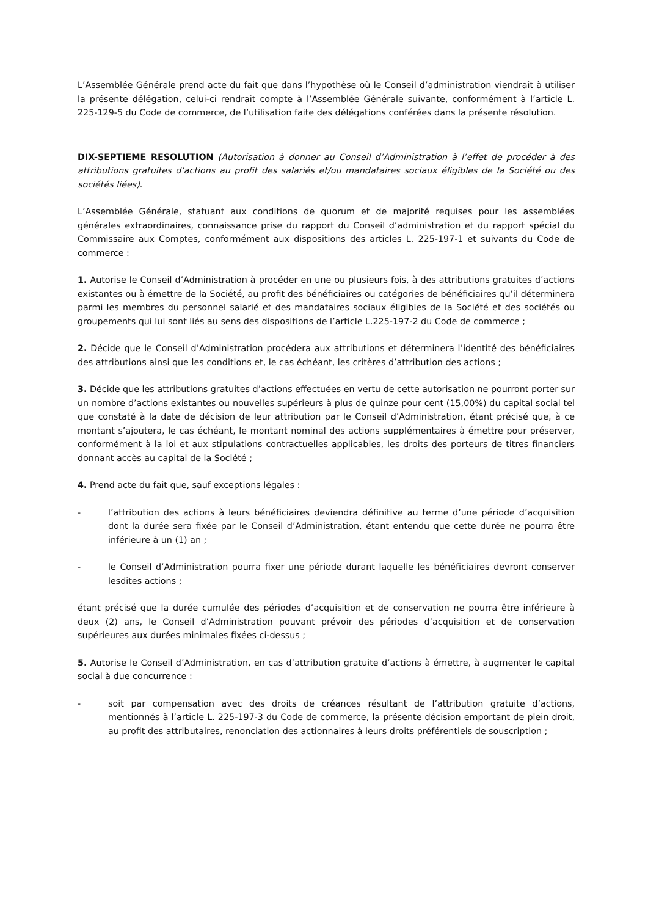L’Assemblée Générale prend acte du fait que dans l’hypothèse où le Conseil d’administration viendrait à utiliser la présente délégation, celui-ci rendrait compte à l’Assemblée Générale suivante, conformément à l’article L. 225-129-5 du Code de commerce, de l’utilisation faite des délégations conférées dans la présente résolution.
DIX-SEPTIEME RESOLUTION (Autorisation à donner au Conseil d’Administration à l’effet de procéder à des attributions gratuites d’actions au profit des salariés et/ou mandataires sociaux éligibles de la Société ou des sociétés liées).
L’Assemblée Générale, statuant aux conditions de quorum et de majorité requises pour les assemblées générales extraordinaires, connaissance prise du rapport du Conseil d’administration et du rapport spécial du Commissaire aux Comptes, conformément aux dispositions des articles L. 225-197-1 et suivants du Code de commerce :
1. Autorise le Conseil d’Administration à procéder en une ou plusieurs fois, à des attributions gratuites d’actions existantes ou à émettre de la Société, au profit des bénéficiaires ou catégories de bénéficiaires qu’il déterminera parmi les membres du personnel salarié et des mandataires sociaux éligibles de la Société et des sociétés ou groupements qui lui sont liés au sens des dispositions de l’article L.225-197-2 du Code de commerce ;
2. Décide que le Conseil d’Administration procédera aux attributions et déterminera l’identité des bénéficiaires des attributions ainsi que les conditions et, le cas échéant, les critères d’attribution des actions ;
3. Décide que les attributions gratuites d’actions effectuées en vertu de cette autorisation ne pourront porter sur un nombre d’actions existantes ou nouvelles supérieurs à plus de quinze pour cent (15,00%) du capital social tel que constaté à la date de décision de leur attribution par le Conseil d’Administration, étant précisé que, à ce montant s’ajoutera, le cas échéant, le montant nominal des actions supplémentaires à émettre pour préserver, conformément à la loi et aux stipulations contractuelles applicables, les droits des porteurs de titres financiers donnant accès au capital de la Société ;
4. Prend acte du fait que, sauf exceptions légales :
- l’attribution des actions à leurs bénéficiaires deviendra définitive au terme d’une période d’acquisition dont la durée sera fixée par le Conseil d’Administration, étant entendu que cette durée ne pourra être inférieure à un (1) an ;
- le Conseil d’Administration pourra fixer une période durant laquelle les bénéficiaires devront conserver lesdites actions ;
étant précisé que la durée cumulée des périodes d’acquisition et de conservation ne pourra être inférieure à deux (2) ans, le Conseil d’Administration pouvant prévoir des périodes d’acquisition et de conservation supérieures aux durées minimales fixées ci-dessus ;
5. Autorise le Conseil d’Administration, en cas d’attribution gratuite d’actions à émettre, à augmenter le capital social à due concurrence :
- soit par compensation avec des droits de créances résultant de l’attribution gratuite d’actions, mentionnés à l’article L. 225-197-3 du Code de commerce, la présente décision emportant de plein droit, au profit des attributaires, renonciation des actionnaires à leurs droits préférentiels de souscription ;